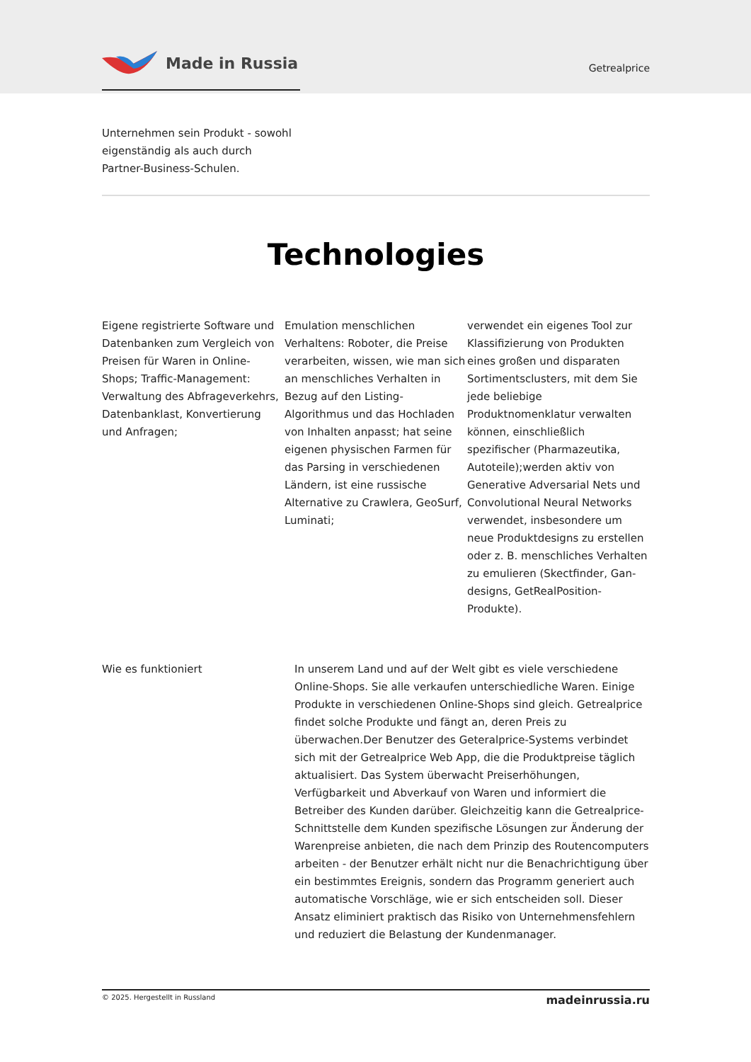Made in Russia
Getrealprice
Unternehmen sein Produkt - sowohl eigenständig als auch durch Partner-Business-Schulen.
Technologies
Eigene registrierte Software und Datenbanken zum Vergleich von Preisen für Waren in Online-Shops; Traffic-Management: Verwaltung des Abfrageverkehrs, Datenbanklast, Konvertierung und Anfragen;
Emulation menschlichen Verhaltens: Roboter, die Preise verarbeiten, wissen, wie man sich an menschliches Verhalten in Bezug auf den Listing-Algorithmus und das Hochladen von Inhalten anpasst; hat seine eigenen physischen Farmen für das Parsing in verschiedenen Ländern, ist eine russische Alternative zu Crawlera, GeoSurf, Luminati;
verwendet ein eigenes Tool zur Klassifizierung von Produkten eines großen und disparaten Sortimentsclusters, mit dem Sie jede beliebige Produktnomenklatur verwalten können, einschließlich spezifischer (Pharmazeutika, Autoteile);werden aktiv von Generative Adversarial Nets und Convolutional Neural Networks verwendet, insbesondere um neue Produktdesigns zu erstellen oder z. B. menschliches Verhalten zu emulieren (Skectfinder, Gan-designs, GetRealPosition-Produkte).
Wie es funktioniert In unserem Land und auf der Welt gibt es viele verschiedene Online-Shops. Sie alle verkaufen unterschiedliche Waren. Einige Produkte in verschiedenen Online-Shops sind gleich. Getrealprice findet solche Produkte und fängt an, deren Preis zu überwachen.Der Benutzer des Geteralprice-Systems verbindet sich mit der Getrealprice Web App, die die Produktpreise täglich aktualisiert. Das System überwacht Preiserhöhungen, Verfügbarkeit und Abverkauf von Waren und informiert die Betreiber des Kunden darüber. Gleichzeitig kann die Getrealprice-Schnittstelle dem Kunden spezifische Lösungen zur Änderung der Warenpreise anbieten, die nach dem Prinzip des Routencomputers arbeiten - der Benutzer erhält nicht nur die Benachrichtigung über ein bestimmtes Ereignis, sondern das Programm generiert auch automatische Vorschläge, wie er sich entscheiden soll. Dieser Ansatz eliminiert praktisch das Risiko von Unternehmensfehlern und reduziert die Belastung der Kundenmanager.
© 2025. Hergestellt in Russland madeinrussia.ru